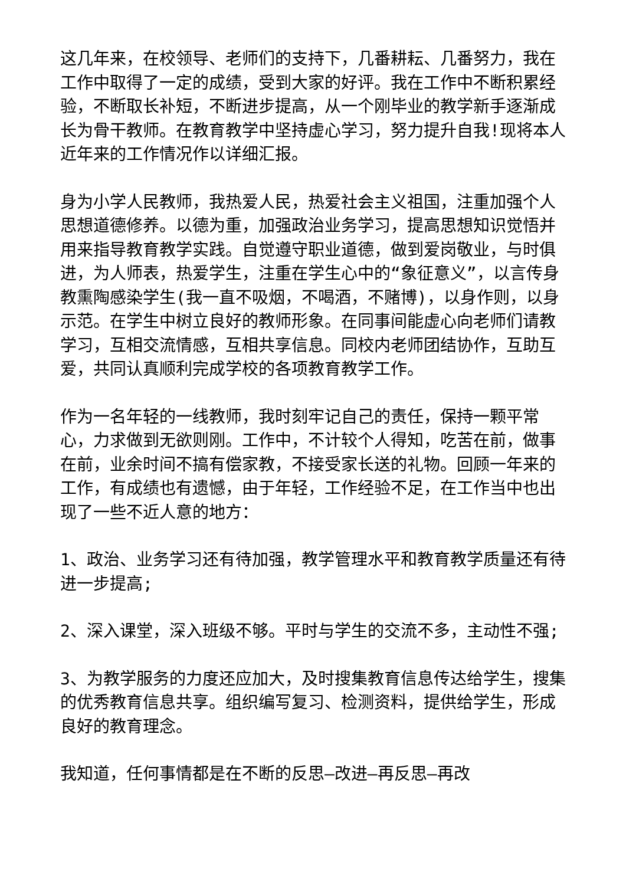这几年来，在校领导、老师们的支持下，几番耕耘、几番努力，我在工作中取得了一定的成绩，受到大家的好评。我在工作中不断积累经验，不断取长补短，不断进步提高，从一个刚毕业的教学新手逐渐成长为骨干教师。在教育教学中坚持虚心学习，努力提升自我!现将本人近年来的工作情况作以详细汇报。
身为小学人民教师，我热爱人民，热爱社会主义祖国，注重加强个人思想道德修养。以德为重，加强政治业务学习，提高思想知识觉悟并用来指导教育教学实践。自觉遵守职业道德，做到爱岗敬业，与时俱进，为人师表，热爱学生，注重在学生心中的“象征意义”，以言传身教熏陶感染学生(我一直不吸烟，不喝酒，不赌博)，以身作则，以身示范。在学生中树立良好的教师形象。在同事间能虚心向老师们请教学习，互相交流情感，互相共享信息。同校内老师团结协作，互助互爱，共同认真顺利完成学校的各项教育教学工作。
作为一名年轻的一线教师，我时刻牢记自己的责任，保持一颗平常心，力求做到无欲则刚。工作中，不计较个人得知，吃苦在前，做事在前，业余时间不搞有偿家教，不接受家长送的礼物。回顾一年来的工作，有成绩也有遗憾，由于年轻，工作经验不足，在工作当中也出现了一些不近人意的地方：
1、政治、业务学习还有待加强，教学管理水平和教育教学质量还有待进一步提高;
2、深入课堂，深入班级不够。平时与学生的交流不多，主动性不强;
3、为教学服务的力度还应加大，及时搜集教育信息传达给学生，搜集的优秀教育信息共享。组织编写复习、检测资料，提供给学生，形成良好的教育理念。
我知道，任何事情都是在不断的反思—改进—再反思—再改